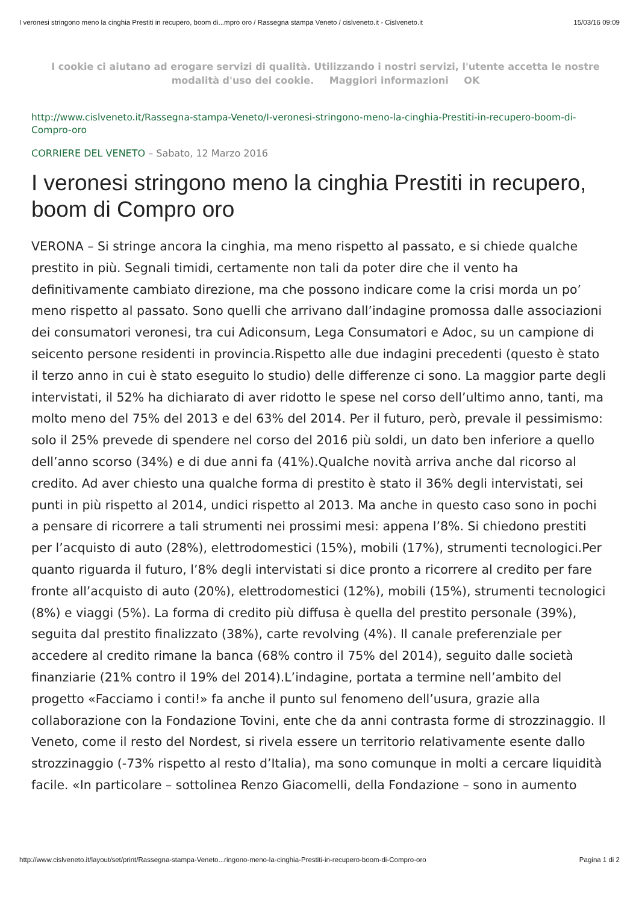I veronesi stringono meno la cinghia Prestiti in recupero, boom di...mpro oro / Rassegna stampa Veneto / cislveneto.it - Cislveneto.it 15/03/16 09:09
I cookie ci aiutano ad erogare servizi di qualità. Utilizzando i nostri servizi, l'utente accetta le nostre modalità d'uso dei cookie. Maggiori informazioni OK
http://www.cislveneto.it/Rassegna-stampa-Veneto/I-veronesi-stringono-meno-la-cinghia-Prestiti-in-recupero-boom-di-Compro-oro
CORRIERE DEL VENETO – Sabato, 12 Marzo 2016
I veronesi stringono meno la cinghia Prestiti in recupero, boom di Compro oro
VERONA – Si stringe ancora la cinghia, ma meno rispetto al passato, e si chiede qualche prestito in più. Segnali timidi, certamente non tali da poter dire che il vento ha definitivamente cambiato direzione, ma che possono indicare come la crisi morda un po’ meno rispetto al passato. Sono quelli che arrivano dall’indagine promossa dalle associazioni dei consumatori veronesi, tra cui Adiconsum, Lega Consumatori e Adoc, su un campione di seicento persone residenti in provincia.Rispetto alle due indagini precedenti (questo è stato il terzo anno in cui è stato eseguito lo studio) delle differenze ci sono. La maggior parte degli intervistati, il 52% ha dichiarato di aver ridotto le spese nel corso dell’ultimo anno, tanti, ma molto meno del 75% del 2013 e del 63% del 2014. Per il futuro, però, prevale il pessimismo: solo il 25% prevede di spendere nel corso del 2016 più soldi, un dato ben inferiore a quello dell’anno scorso (34%) e di due anni fa (41%).Qualche novità arriva anche dal ricorso al credito. Ad aver chiesto una qualche forma di prestito è stato il 36% degli intervistati, sei punti in più rispetto al 2014, undici rispetto al 2013. Ma anche in questo caso sono in pochi a pensare di ricorrere a tali strumenti nei prossimi mesi: appena l’8%. Si chiedono prestiti per l’acquisto di auto (28%), elettrodomestici (15%), mobili (17%), strumenti tecnologici.Per quanto riguarda il futuro, l’8% degli intervistati si dice pronto a ricorrere al credito per fare fronte all’acquisto di auto (20%), elettrodomestici (12%), mobili (15%), strumenti tecnologici (8%) e viaggi (5%). La forma di credito più diffusa è quella del prestito personale (39%), seguita dal prestito finalizzato (38%), carte revolving (4%). Il canale preferenziale per accedere al credito rimane la banca (68% contro il 75% del 2014), seguito dalle società finanziarie (21% contro il 19% del 2014).L’indagine, portata a termine nell’ambito del progetto «Facciamo i conti!» fa anche il punto sul fenomeno dell’usura, grazie alla collaborazione con la Fondazione Tovini, ente che da anni contrasta forme di strozzinaggio. Il Veneto, come il resto del Nordest, si rivela essere un territorio relativamente esente dallo strozzinaggio (-73% rispetto al resto d’Italia), ma sono comunque in molti a cercare liquidità facile. «In particolare – sottolinea Renzo Giacomelli, della Fondazione – sono in aumento
http://www.cislveneto.it/layout/set/print/Rassegna-stampa-Veneto...ringono-meno-la-cinghia-Prestiti-in-recupero-boom-di-Compro-oro Pagina 1 di 2